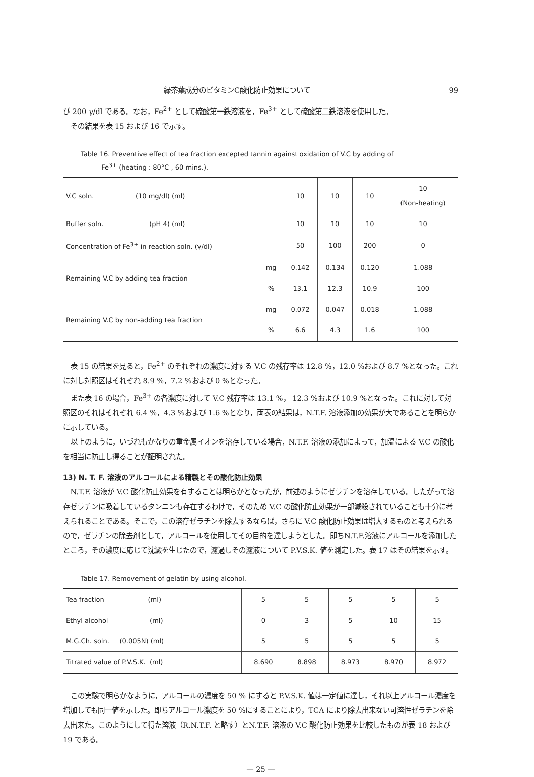緑茶葉成分のビタミンC酸化防止効果について 99
び 200 γ/dl である。なお，Fe<sup>2+</sup> として硫酸第一鉄溶液を，Fe<sup>3+</sup> として硫酸第二鉄溶液を使用した。
その結果を表 15 および 16 で示す。
Table 16. Preventive effect of tea fraction excepted tannin against oxidation of V.C by adding of
Fe<sup>3+</sup> (heating : 80°C , 60 mins.).
| V.C soln. (10 mg/dl) (ml) | | 10 | 10 | 10 | 10 (Non-heating) |
| Buffer soln. (pH 4) (ml) | | 10 | 10 | 10 | 10 |
| Concentration of Fe<sup>3+</sup> in reaction soln. (γ/dl) | | 50 | 100 | 200 | 0 |
| Remaining V.C by adding tea fraction | mg | 0.142 | 0.134 | 0.120 | 1.088 |
| | % | 13.1 | 12.3 | 10.9 | 100 |
| Remaining V.C by non-adding tea fraction | mg | 0.072 | 0.047 | 0.018 | 1.088 |
| | % | 6.6 | 4.3 | 1.6 | 100 |
表 15 の結果を見ると，Fe<sup>2+</sup> のそれぞれの濃度に対する V.C の残存率は 12.8 %，12.0 %および 8.7 %となった。これに対し対照区はそれぞれ 8.9 %，7.2 %および 0 %となった。
また表 16 の場合，Fe<sup>3+</sup> の各濃度に対して V.C 残存率は 13.1 %， 12.3 %および 10.9 %となった。これに対して対照区のそれはそれぞれ 6.4 %，4.3 %および 1.6 %となり，両表の結果は，N.T.F. 溶液添加の効果が大であることを明らかに示している。
以上のように，いづれもかなりの重金属イオンを溶存している場合，N.T.F. 溶液の添加によって，加温による V.C の酸化を相当に防止し得ることが証明された。
13) N. T. F. 溶液のアルコールによる精製とその酸化防止効果
N.T.F. 溶液が V.C 酸化防止効果を有することは明らかとなったが，前述のようにゼラチンを溶存している。したがって溶存ゼラチンに吸着しているタンニンも存在するわけで，そのため V.C の酸化防止効果が一部減殺されていることも十分に考えられることである。そこで，この溶存ゼラチンを除去するならば，さらに V.C 酸化防止効果は増大するものと考えられるので，ゼラチンの除去剤として，アルコールを使用してその目的を達しようとした。即ちN.T.F.溶液にアルコールを添加したところ，その濃度に応じて沈澱を生じたので，濾過しその濾液について P.V.S.K. 値を測定した。表 17 はその結果を示す。
Table 17. Removement of gelatin by using alcohol.
| Tea fraction (ml) | 5 | 5 | 5 | 5 | 5 |
| Ethyl alcohol (ml) | 0 | 3 | 5 | 10 | 15 |
| M.G.Ch. soln. (0.005N) (ml) | 5 | 5 | 5 | 5 | 5 |
| Titrated value of P.V.S.K. (ml) | 8.690 | 8.898 | 8.973 | 8.970 | 8.972 |
この実験で明らかなように，アルコールの濃度を 50 % にすると P.V.S.K. 値は一定値に達し，それ以上アルコール濃度を増加しても同一値を示した。即ちアルコール濃度を 50 %にすることにより，TCA により除去出来ない可溶性ゼラチンを除去出来た。このようにして得た溶液（R.N.T.F. と略す）とN.T.F. 溶液の V.C 酸化防止効果を比較したものが表 18 および 19 である。
— 25 —